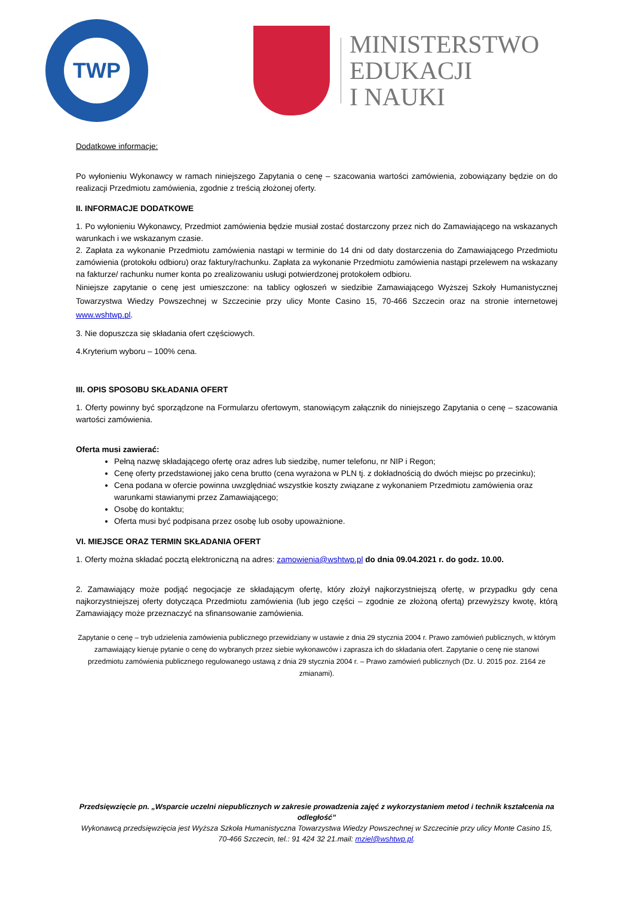TWP
MINISTERSTWO
EDUKACJI
I NAUKI
Dodatkowe informacje:
Po wyłonieniu Wykonawcy w ramach niniejszego Zapytania o cenę – szacowania wartości zamówienia, zobowiązany będzie on do realizacji Przedmiotu zamówienia, zgodnie z treścią złożonej oferty.
II. INFORMACJE DODATKOWE
1. Po wyłonieniu Wykonawcy, Przedmiot zamówienia będzie musiał zostać dostarczony przez nich do Zamawiającego na wskazanych warunkach i we wskazanym czasie.
2. Zapłata za wykonanie Przedmiotu zamówienia nastąpi w terminie do 14 dni od daty dostarczenia do Zamawiającego Przedmiotu zamówienia (protokołu odbioru) oraz faktury/rachunku. Zapłata za wykonanie Przedmiotu zamówienia nastąpi przelewem na wskazany na fakturze/ rachunku numer konta po zrealizowaniu usługi potwierdzonej protokołem odbioru.
Niniejsze zapytanie o cenę jest umieszczone: na tablicy ogłoszeń w siedzibie Zamawiającego Wyższej Szkoły Humanistycznej Towarzystwa Wiedzy Powszechnej w Szczecinie przy ulicy Monte Casino 15, 70-466 Szczecin oraz na stronie internetowej www.wshtwp.pl.
3. Nie dopuszcza się składania ofert częściowych.
4.Kryterium wyboru – 100% cena.
III. OPIS SPOSOBU SKŁADANIA OFERT
1. Oferty powinny być sporządzone na Formularzu ofertowym, stanowiącym załącznik do niniejszego Zapytania o cenę – szacowania wartości zamówienia.
Oferta musi zawierać:
Pełną nazwę składającego ofertę oraz adres lub siedzibę, numer telefonu, nr NIP i Regon;
Cenę oferty przedstawionej jako cena brutto (cena wyrażona w PLN tj. z dokładnością do dwóch miejsc po przecinku);
Cena podana w ofercie powinna uwzględniać wszystkie koszty związane z wykonaniem Przedmiotu zamówienia oraz warunkami stawianymi przez Zamawiającego;
Osobę do kontaktu;
Oferta musi być podpisana przez osobę lub osoby upoważnione.
VI. MIEJSCE ORAZ TERMIN SKŁADANIA OFERT
1. Oferty można składać pocztą elektroniczną na adres: zamowienia@wshtwp.pl do dnia 09.04.2021 r. do godz. 10.00.
2. Zamawiający może podjąć negocjacje ze składającym ofertę, który złożył najkorzystniejszą ofertę, w przypadku gdy cena najkorzystniejszej oferty dotycząca Przedmiotu zamówienia (lub jego części – zgodnie ze złożoną ofertą) przewyższy kwotę, którą Zamawiający może przeznaczyć na sfinansowanie zamówienia.
Zapytanie o cenę – tryb udzielenia zamówienia publicznego przewidziany w ustawie z dnia 29 stycznia 2004 r. Prawo zamówień publicznych, w którym zamawiający kieruje pytanie o cenę do wybranych przez siebie wykonawców i zaprasza ich do składania ofert. Zapytanie o cenę nie stanowi przedmiotu zamówienia publicznego regulowanego ustawą z dnia 29 stycznia 2004 r. – Prawo zamówień publicznych (Dz. U. 2015 poz. 2164 ze zmianami).
Przedsięwzięcie pn. „Wsparcie uczelni niepublicznych w zakresie prowadzenia zajęć z wykorzystaniem metod i technik kształcenia na odległość”
Wykonawcą przedsięwzięcia jest Wyższa Szkoła Humanistyczna Towarzystwa Wiedzy Powszechnej w Szczecinie przy ulicy Monte Casino 15, 70-466 Szczecin, tel.: 91 424 32 21.mail: mziel@wshtwp.pl.